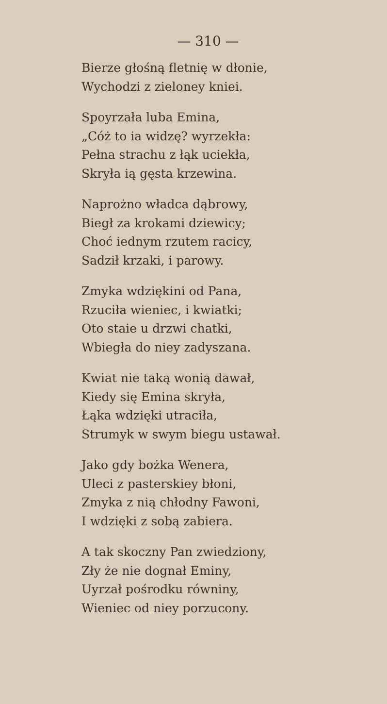— 310 —
Bierze głośną fletnię w dłonie,
Wychodzi z zieloney kniei.
Spoyrzała luba Emina,
„Cóż to ia widzę? wyrzekła:
Pełna strachu z łąk uciekła,
Skryła ią gęsta krzewina.
Naprożno władca dąbrowy,
Biegł za krokami dziewicy;
Choć iednym rzutem racicy,
Sadził krzaki, i parowy.
Zmyka wdziękini od Pana,
Rzuciła wieniec, i kwiatki;
Oto staie u drzwi chatki,
Wbiegła do niey zadyszana.
Kwiat nie taką wonią dawał,
Kiedy się Emina skryła,
Łąka wdzięki utraciła,
Strumyk w swym biegu ustawał.
Jako gdy bożka Wenera,
Uleci z pasterskiey błoni,
Zmyka z nią chłodny Fawoni,
I wdzięki z sobą zabiera.
A tak skoczny Pan zwiedziony,
Zły że nie dognał Eminy,
Uyrzał pośrodku równiny,
Wieniec od niey porzucony.